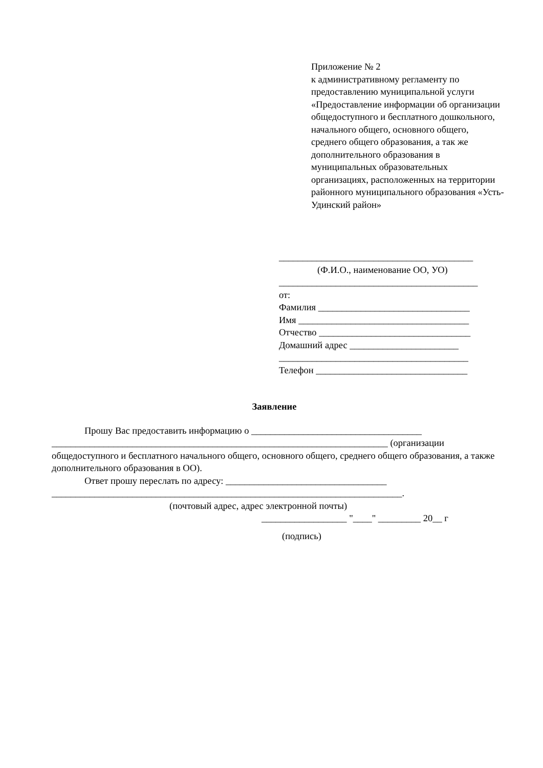Приложение № 2
к административному регламенту по предоставлению муниципальной услуги «Предоставление информации об организации общедоступного и бесплатного дошкольного, начального общего, основного общего, среднего общего образования, а так же дополнительного образования в муниципальных образовательных организациях, расположенных на территории районного муниципального образования «Усть-Удинский район»
_________________________________________
(Ф.И.О., наименование ОО, УО)
__________________________________________
от:
Фамилия ________________________________
Имя ____________________________________
Отчество ________________________________
Домашний адрес _______________________
________________________________________
Телефон ________________________________
Заявление
Прошу Вас предоставить информацию о ____________________________________
_______________________________________________________________________ (организации общедоступного и бесплатного начального общего, основного общего, среднего общего образования, а также дополнительного образования в ОО).
Ответ прошу переслать по адресу: __________________________________
__________________________________________________________________________.
(почтовый адрес, адрес электронной почты)
__________________ "____" _________ 20__ г
(подпись)